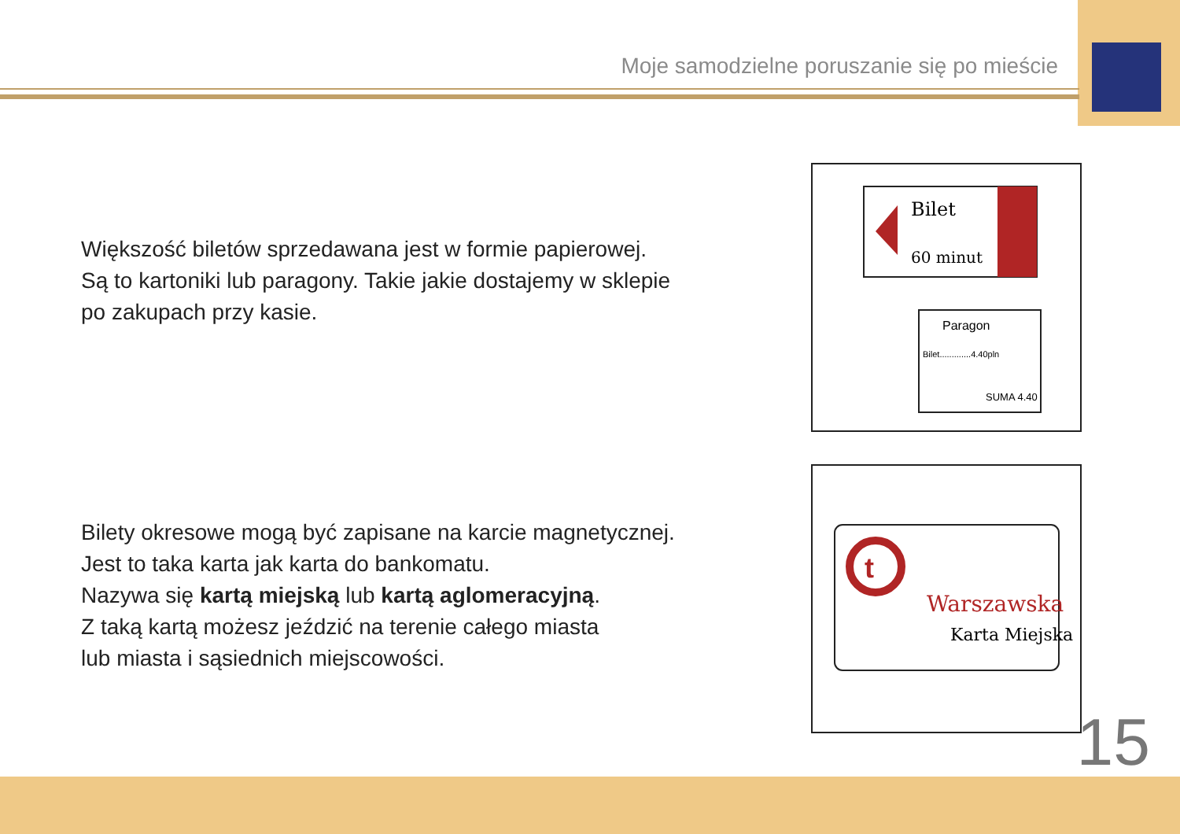Moje samodzielne poruszanie się po mieście
Większość biletów sprzedawana jest w formie papierowej.
Są to kartoniki lub paragony. Takie jakie dostajemy w sklepie
po zakupach przy kasie.
Bilet
60 minut
Paragon
Bilet.............4.40pln
SUMA 4.40
Bilety okresowe mogą być zapisane na karcie magnetycznej.
Jest to taka karta jak karta do bankomatu.
Nazywa się kartą miejską lub kartą aglomeracyjną.
Z taką kartą możesz jeździć na terenie całego miasta
lub miasta i sąsiednich miejscowości.
t
Warszawska
Karta Miejska
15